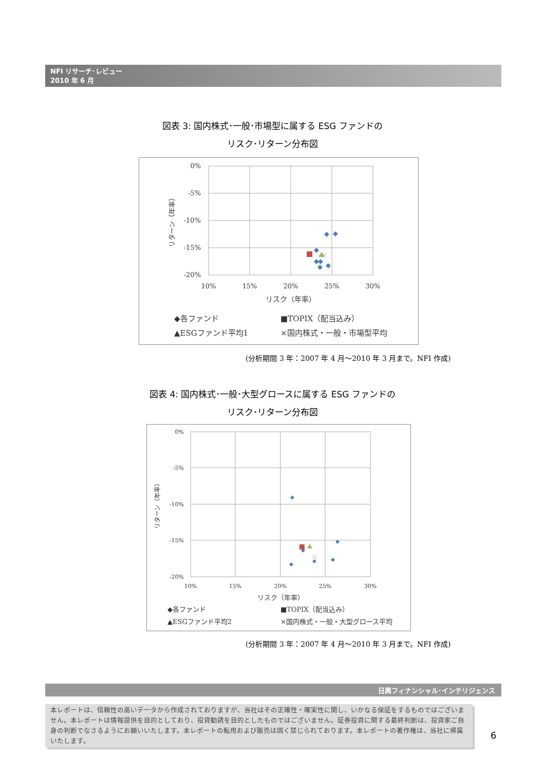NFI リサーチ･レビュー
2010 年 6 月
図表 3: 国内株式･一般･市場型に属する ESG ファンドの
リスク･リターン分布図
0%
-5%
-10%
-15%
-20%
10%
15%
20%
25%
30%
リスク（年率）
リターン（年率）
◆各ファンド
■TOPIX（配当込み）
▲ESGファンド平均1
×国内株式・一般・市場型平均
(分析期間 3 年：2007 年 4 月～2010 年 3 月まで。NFI 作成)
図表 4: 国内株式･一般･大型グロースに属する ESG ファンドの
リスク･リターン分布図
0%
-5%
-10%
-15%
-20%
10%
15%
20%
25%
30%
リスク（年率）
リターン（年率）
◆各ファンド
■TOPIX（配当込み）
▲ESGファンド平均2
×国内株式・一般・大型グロース平均
(分析期間 3 年：2007 年 4 月～2010 年 3 月まで。NFI 作成)
日興フィナンシャル･インテリジェンス
本レポートは、信頼性の高いデータから作成されておりますが、当社はその正確性・確実性に関し、いかなる保証をするものではございません。本レポートは情報提供を目的としており、投資勧誘を目的としたものではございません。証券投資に関する最終判断は、投資家ご自身の判断でなさるようにお願いいたします。本レポートの転用および販売は固く禁じられております。本レポートの著作権は、当社に帰属いたします。
6